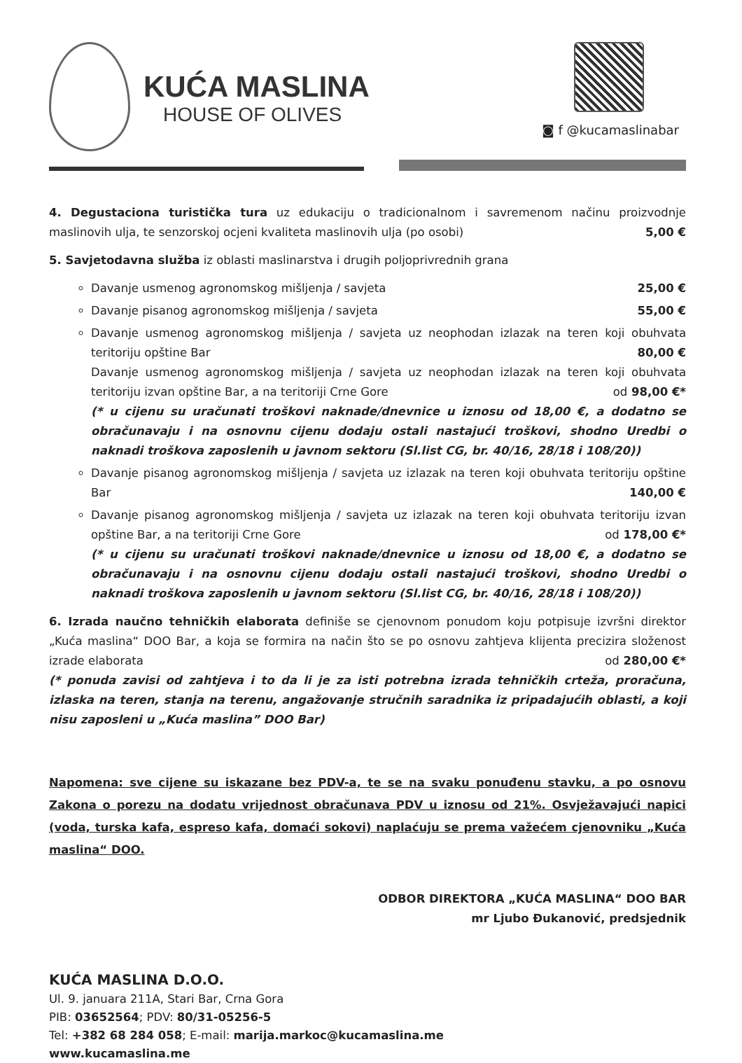KUĆA MASLINA
HOUSE OF OLIVES
◙ f @kucamaslinabar
4. Degustaciona turistička tura uz edukaciju o tradicionalnom i savremenom načinu proizvodnje maslinovih ulja, te senzorskoj ocjeni kvaliteta maslinovih ulja (po osobi) 5,00 €
5. Savjetodavna služba iz oblasti maslinarstva i drugih poljoprivrednih grana
Davanje usmenog agronomskog mišljenja / savjeta 25,00 €
Davanje pisanog agronomskog mišljenja / savjeta 55,00 €
Davanje usmenog agronomskog mišljenja / savjeta uz neophodan izlazak na teren koji obuhvata teritoriju opštine Bar 80,00 €
Davanje usmenog agronomskog mišljenja / savjeta uz neophodan izlazak na teren koji obuhvata teritoriju izvan opštine Bar, a na teritoriji Crne Gore od 98,00 €*
(* u cijenu su uračunati troškovi naknade/dnevnice u iznosu od 18,00 €, a dodatno se obračunavaju i na osnovnu cijenu dodaju ostali nastajući troškovi, shodno Uredbi o naknadi troškova zaposlenih u javnom sektoru (Sl.list CG, br. 40/16, 28/18 i 108/20))
Davanje pisanog agronomskog mišljenja / savjeta uz izlazak na teren koji obuhvata teritoriju opštine Bar 140,00 €
Davanje pisanog agronomskog mišljenja / savjeta uz izlazak na teren koji obuhvata teritoriju izvan opštine Bar, a na teritoriji Crne Gore od 178,00 €*
(* u cijenu su uračunati troškovi naknade/dnevnice u iznosu od 18,00 €, a dodatno se obračunavaju i na osnovnu cijenu dodaju ostali nastajući troškovi, shodno Uredbi o naknadi troškova zaposlenih u javnom sektoru (Sl.list CG, br. 40/16, 28/18 i 108/20))
6. Izrada naučno tehničkih elaborata definiše se cjenovnom ponudom koju potpisuje izvršni direktor „Kuća maslina“ DOO Bar, a koja se formira na način što se po osnovu zahtjeva klijenta precizira složenost izrade elaborata od 280,00 €*
(* ponuda zavisi od zahtjeva i to da li je za isti potrebna izrada tehničkih crteža, proračuna, izlaska na teren, stanja na terenu, angažovanje stručnih saradnika iz pripadajućih oblasti, a koji nisu zaposleni u „Kuća maslina” DOO Bar)
Napomena: sve cijene su iskazane bez PDV-a, te se na svaku ponuđenu stavku, a po osnovu Zakona o porezu na dodatu vrijednost obračunava PDV u iznosu od 21%. Osvježavajući napici (voda, turska kafa, espreso kafa, domaći sokovi) naplaćuju se prema važećem cjenovniku „Kuća maslina“ DOO.
ODBOR DIREKTORA „KUĆA MASLINA“ DOO BAR
mr Ljubo Đukanović, predsjednik
KUĆA MASLINA D.O.O.
Ul. 9. januara 211A, Stari Bar, Crna Gora
PIB: 03652564; PDV: 80/31-05256-5
Tel: +382 68 284 058; E-mail: marija.markoc@kucamaslina.me
www.kucamaslina.me